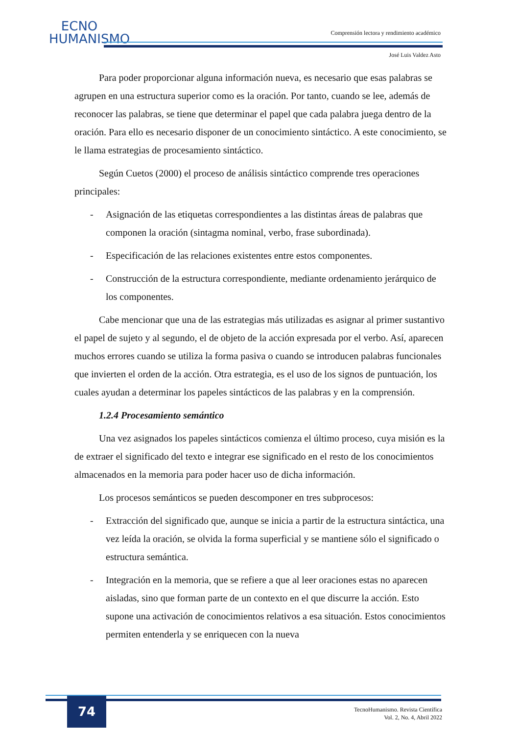ECNO
HUMANISMO
Comprensión lectora y rendimiento académico
José Luis Valdez Asto
Para poder proporcionar alguna información nueva, es necesario que esas palabras se agrupen en una estructura superior como es la oración. Por tanto, cuando se lee, además de reconocer las palabras, se tiene que determinar el papel que cada palabra juega dentro de la oración. Para ello es necesario disponer de un conocimiento sintáctico. A este conocimiento, se le llama estrategias de procesamiento sintáctico.
Según Cuetos (2000) el proceso de análisis sintáctico comprende tres operaciones principales:
- Asignación de las etiquetas correspondientes a las distintas áreas de palabras que componen la oración (sintagma nominal, verbo, frase subordinada).
- Especificación de las relaciones existentes entre estos componentes.
- Construcción de la estructura correspondiente, mediante ordenamiento jerárquico de los componentes.
Cabe mencionar que una de las estrategias más utilizadas es asignar al primer sustantivo el papel de sujeto y al segundo, el de objeto de la acción expresada por el verbo. Así, aparecen muchos errores cuando se utiliza la forma pasiva o cuando se introducen palabras funcionales que invierten el orden de la acción. Otra estrategia, es el uso de los signos de puntuación, los cuales ayudan a determinar los papeles sintácticos de las palabras y en la comprensión.
1.2.4 Procesamiento semántico
Una vez asignados los papeles sintácticos comienza el último proceso, cuya misión es la de extraer el significado del texto e integrar ese significado en el resto de los conocimientos almacenados en la memoria para poder hacer uso de dicha información.
Los procesos semánticos se pueden descomponer en tres subprocesos:
- Extracción del significado que, aunque se inicia a partir de la estructura sintáctica, una vez leída la oración, se olvida la forma superficial y se mantiene sólo el significado o estructura semántica.
- Integración en la memoria, que se refiere a que al leer oraciones estas no aparecen aisladas, sino que forman parte de un contexto en el que discurre la acción. Esto supone una activación de conocimientos relativos a esa situación. Estos conocimientos permiten entenderla y se enriquecen con la nueva
74
TecnoHumanismo. Revista Científica
Vol. 2, No. 4, Abril 2022